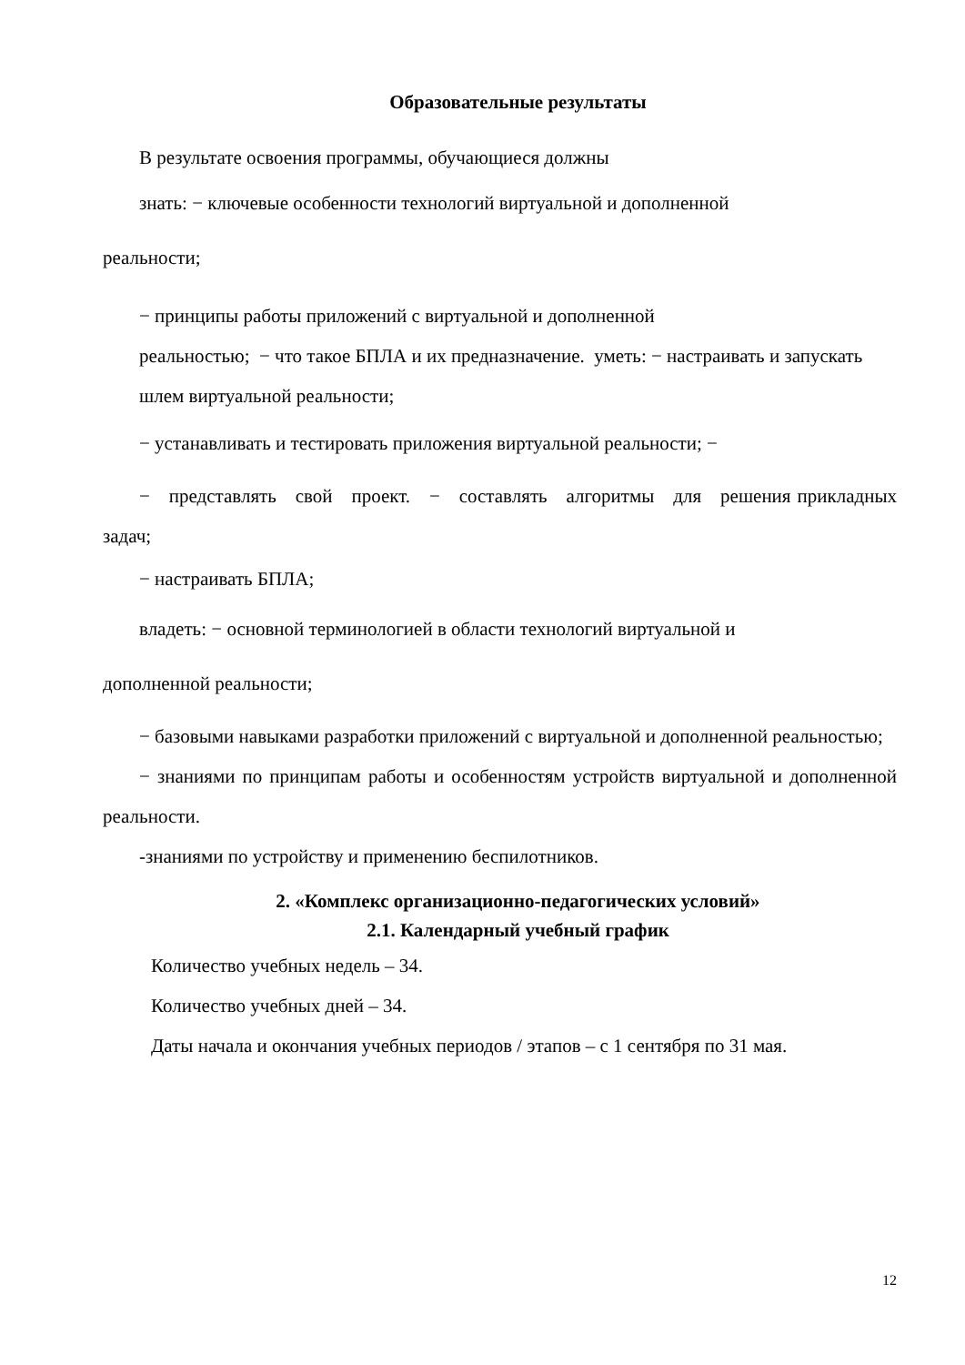Образовательные результаты
В результате освоения программы, обучающиеся должны
знать: − ключевые особенности технологий виртуальной и дополненной
реальности;
− принципы работы приложений с виртуальной и дополненной
реальностью; − что такое БПЛА и их предназначение. уметь: − настраивать и запускать шлем виртуальной реальности;
− устанавливать и тестировать приложения виртуальной реальности; −
− представлять свой проект. − составлять алгоритмы для решения прикладных задач;
− настраивать БПЛА;
владеть: − основной терминологией в области технологий виртуальной и
дополненной реальности;
− базовыми навыками разработки приложений с виртуальной и дополненной реальностью;
− знаниями по принципам работы и особенностям устройств виртуальной и дополненной реальности.
-знаниями по устройству и применению беспилотников.
2. «Комплекс организационно-педагогических условий»
2.1. Календарный учебный график
Количество учебных недель – 34.
Количество учебных дней – 34.
Даты начала и окончания учебных периодов / этапов – с 1 сентября по 31 мая.
12